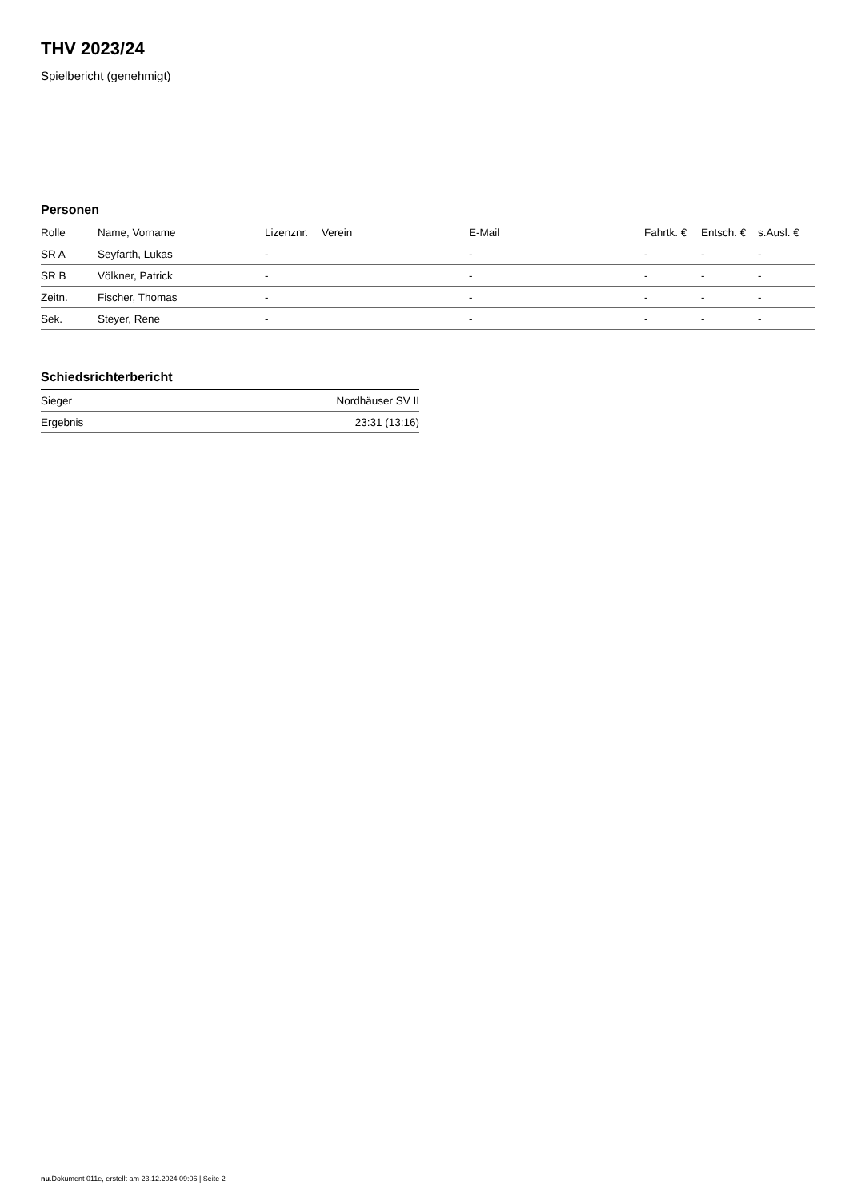THV 2023/24
Spielbericht (genehmigt)
Personen
| Rolle | Name, Vorname | Lizenznr. | Verein | E-Mail | Fahrtk. € | Entsch. € | s.Ausl. € |
| --- | --- | --- | --- | --- | --- | --- | --- |
| SR A | Seyfarth, Lukas | - | | - | - | - | - |
| SR B | Völkner, Patrick | - | | - | - | - | - |
| Zeitn. | Fischer, Thomas | - | | - | - | - | - |
| Sek. | Steyer, Rene | - | | - | - | - | - |
Schiedsrichterbericht
| Sieger | Nordhäuser SV II |
| Ergebnis | 23:31 (13:16) |
nu.Dokument 011e, erstellt am 23.12.2024 09:06 | Seite 2